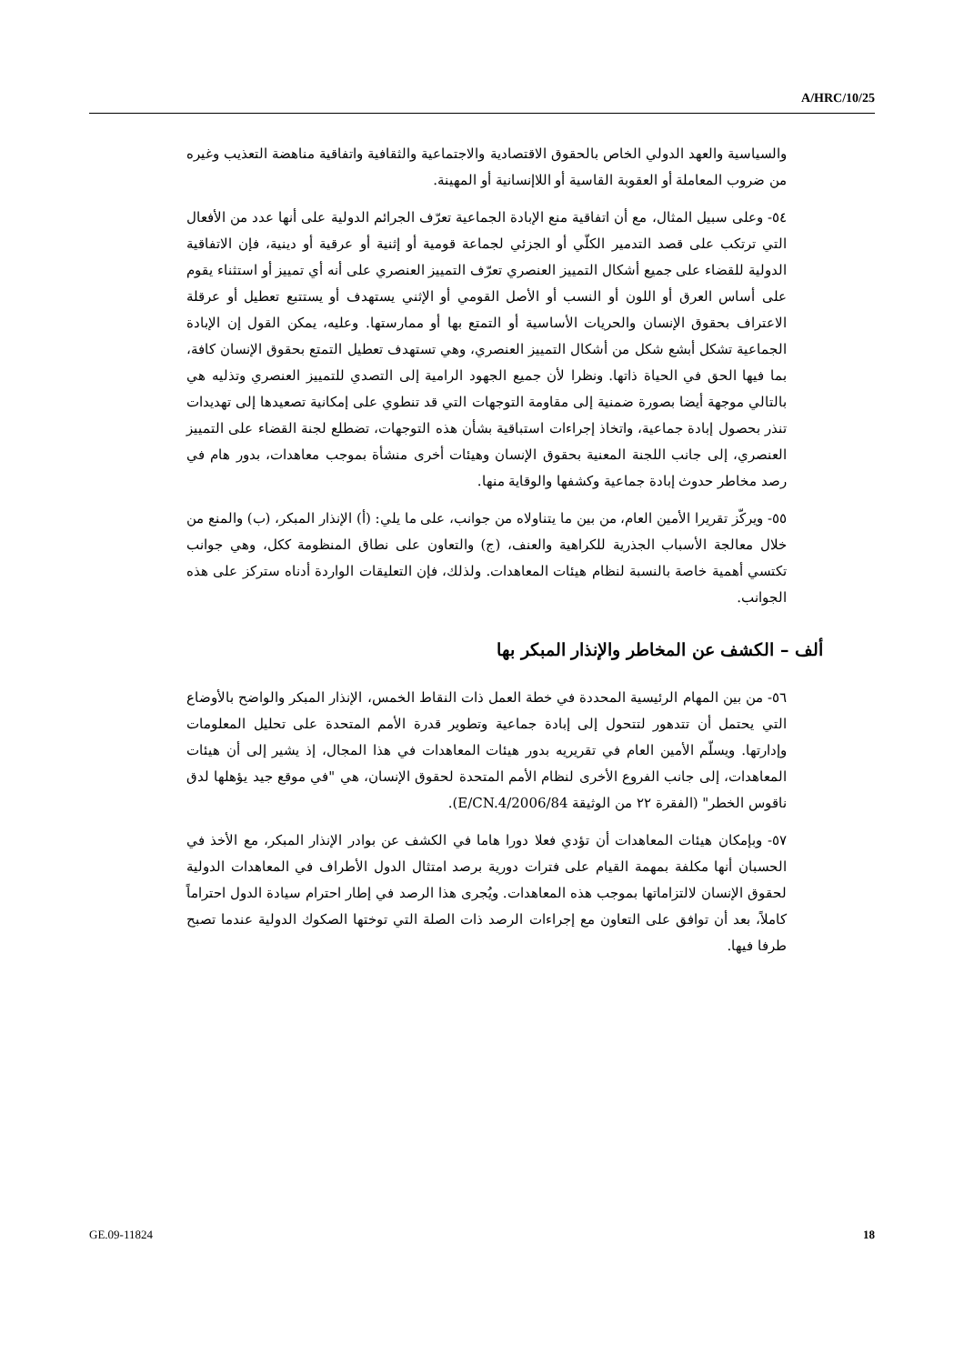A/HRC/10/25
والسياسية والعهد الدولي الخاص بالحقوق الاقتصادية والاجتماعية والثقافية واتفاقية مناهضة التعذيب وغيره من ضروب المعاملة أو العقوبة القاسية أو اللاإنسانية أو المهينة.
٥٤- وعلى سبيل المثال، مع أن اتفاقية منع الإبادة الجماعية تعرّف الجرائم الدولية على أنها عدد من الأفعال التي ترتكب على قصد التدمير الكلّي أو الجزئي لجماعة قومية أو إثنية أو عرقية أو دينية، فإن الاتفاقية الدولية للقضاء على جميع أشكال التمييز العنصري تعرّف التمييز العنصري على أنه أي تمييز أو استثناء يقوم على أساس العرق أو اللون أو النسب أو الأصل القومي أو الإثني يستهدف أو يستتبع تعطيل أو عرقلة الاعتراف بحقوق الإنسان والحريات الأساسية أو التمتع بها أو ممارستها. وعليه، يمكن القول إن الإبادة الجماعية تشكل أبشع شكل من أشكال التمييز العنصري، وهي تستهدف تعطيل التمتع بحقوق الإنسان كافة، بما فيها الحق في الحياة ذاتها. ونظرا لأن جميع الجهود الرامية إلى التصدي للتمييز العنصري وتذليه هي بالتالي موجهة أيضا بصورة ضمنية إلى مقاومة التوجهات التي قد تنطوي على إمكانية تصعيدها إلى تهديدات تنذر بحصول إبادة جماعية، واتخاذ إجراءات استباقية بشأن هذه التوجهات، تضطلع لجنة القضاء على التمييز العنصري، إلى جانب اللجنة المعنية بحقوق الإنسان وهيئات أخرى منشأة بموجب معاهدات، بدور هام في رصد مخاطر حدوث إبادة جماعية وكشفها والوقاية منها.
٥٥- ويركّز تقريرا الأمين العام، من بين ما يتناولاه من جوانب، على ما يلي: (أ) الإنذار المبكر، (ب) والمنع من خلال معالجة الأسباب الجذرية للكراهية والعنف، (ج) والتعاون على نطاق المنظومة ككل، وهي جوانب تكتسي أهمية خاصة بالنسبة لنظام هيئات المعاهدات. ولذلك، فإن التعليقات الواردة أدناه ستركز على هذه الجوانب.
ألف – الكشف عن المخاطر والإنذار المبكر بها
٥٦- من بين المهام الرئيسية المحددة في خطة العمل ذات النقاط الخمس، الإنذار المبكر والواضح بالأوضاع التي يحتمل أن تتدهور لتتحول إلى إبادة جماعية وتطوير قدرة الأمم المتحدة على تحليل المعلومات وإدارتها. ويسلّم الأمين العام في تقريريه بدور هيئات المعاهدات في هذا المجال، إذ يشير إلى أن هيئات المعاهدات، إلى جانب الفروع الأخرى لنظام الأمم المتحدة لحقوق الإنسان، هي "في موقع جيد يؤهلها لدق ناقوس الخطر" (الفقرة ٢٢ من الوثيقة E/CN.4/2006/84).
٥٧- وبإمكان هيئات المعاهدات أن تؤدي فعلا دورا هاما في الكشف عن بوادر الإنذار المبكر، مع الأخذ في الحسبان أنها مكلفة بمهمة القيام على فترات دورية برصد امتثال الدول الأطراف في المعاهدات الدولية لحقوق الإنسان لالتزاماتها بموجب هذه المعاهدات. ويُجرى هذا الرصد في إطار احترام سيادة الدول احتراماً كاملاً، بعد أن توافق على التعاون مع إجراءات الرصد ذات الصلة التي توختها الصكوك الدولية عندما تصبح طرفا فيها.
GE.09-11824 18